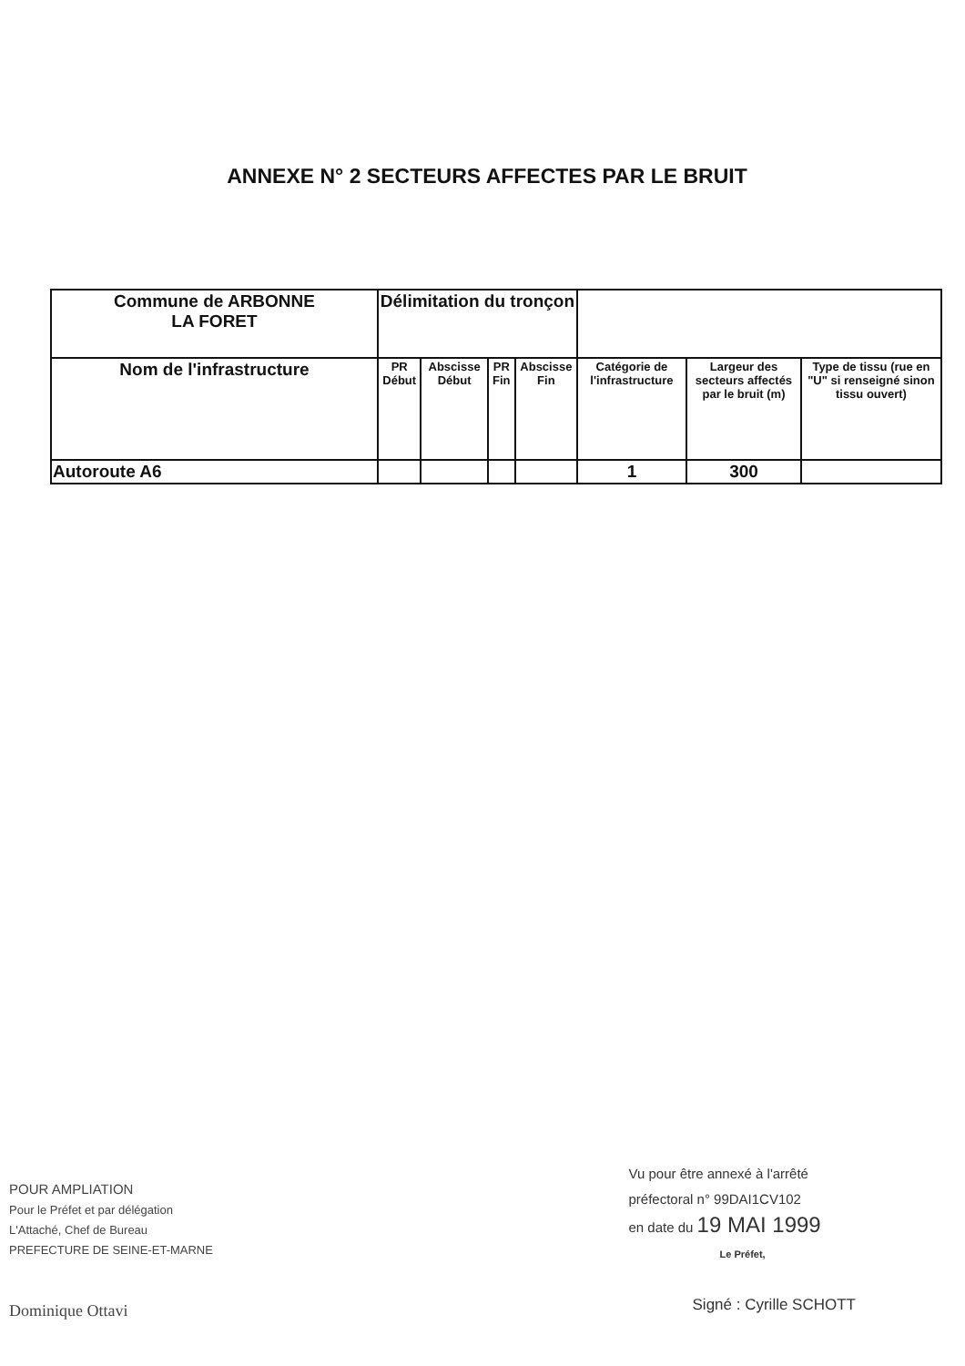ANNEXE N° 2 SECTEURS AFFECTES PAR LE BRUIT
| Commune de ARBONNE LA FORET | Délimitation du tronçon | | | | | | |
| --- | --- | --- | --- | --- | --- | --- | --- |
| Nom de l'infrastructure | PR Début | Abscisse Début | PR Fin | Abscisse Fin | Catégorie de l'infrastructure | Largeur des secteurs affectés par le bruit (m) | Type de tissu (rue en "U" si renseigné sinon tissu ouvert) |
| Autoroute A6 | | | | | 1 | 300 | |
POUR AMPLIATION
Pour le Préfet et par délégation
L'Attaché, Chef de Bureau
PREFECTURE DE SEINE-ET-MARNE
Dominique Ottavi
Vu pour être annexé à l'arrêté
préfectoral n° 99DAI1CV102
en date du 19 MAI 1999
Le Préfet,
Signé : Cyrille SCHOTT